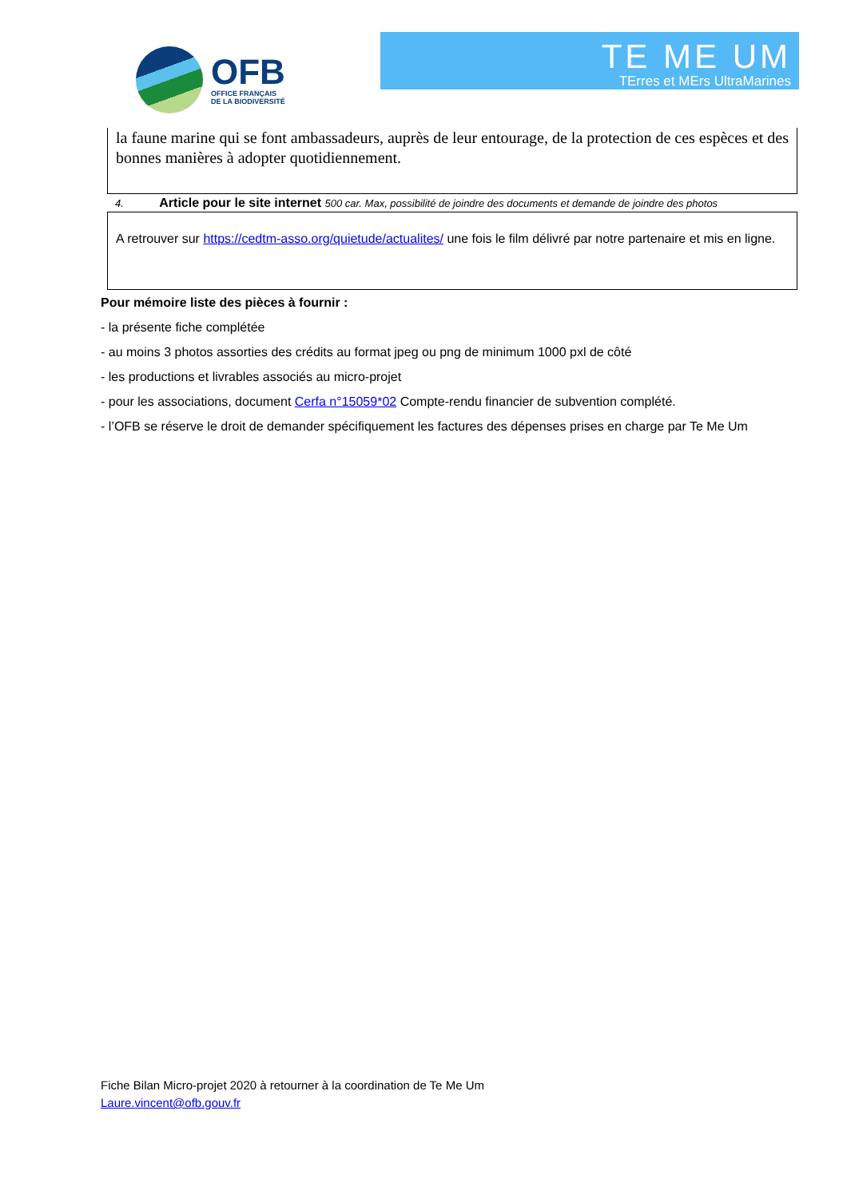OFB
OFFICE FRANÇAIS
DE LA BIODIVERSITÉ
TE ME UM
TErres et MErs UltraMarines
la faune marine qui se font ambassadeurs, auprès de leur entourage, de la protection de ces espèces et des bonnes manières à adopter quotidiennement.
4. Article pour le site internet 500 car. Max, possibilité de joindre des documents et demande de joindre des photos
A retrouver sur https://cedtm-asso.org/quietude/actualites/ une fois le film délivré par notre partenaire et mis en ligne.
Pour mémoire liste des pièces à fournir :
- la présente fiche complétée
- au moins 3 photos assorties des crédits au format jpeg ou png de minimum 1000 pxl de côté
- les productions et livrables associés au micro-projet
- pour les associations, document Cerfa n°15059*02 Compte-rendu financier de subvention complété.
- l’OFB se réserve le droit de demander spécifiquement les factures des dépenses prises en charge par Te Me Um
Fiche Bilan Micro-projet 2020 à retourner à la coordination de Te Me Um
Laure.vincent@ofb.gouv.fr